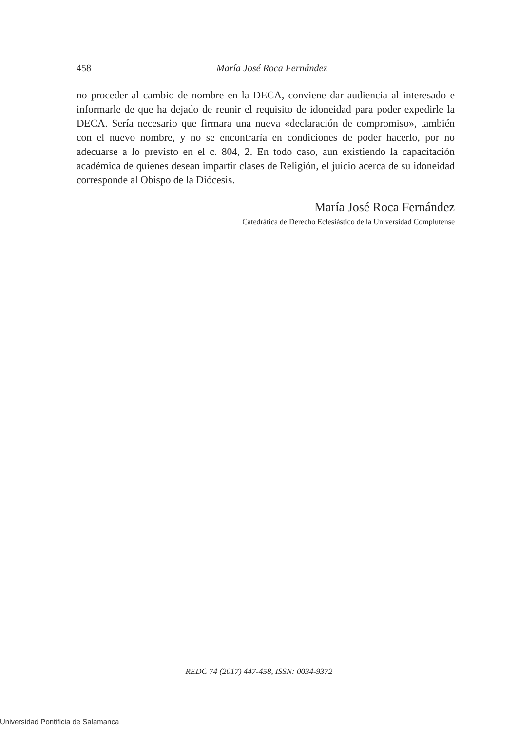458 María José Roca Fernández
no proceder al cambio de nombre en la DECA, conviene dar audiencia al interesado e informarle de que ha dejado de reunir el requisito de idoneidad para poder expedirle la DECA. Sería necesario que firmara una nueva «declaración de compromiso», también con el nuevo nombre, y no se encontraría en condiciones de poder hacerlo, por no adecuarse a lo previsto en el c. 804, 2. En todo caso, aun existiendo la capacitación académica de quienes desean impartir clases de Religión, el juicio acerca de su idoneidad corresponde al Obispo de la Diócesis.
María José Roca Fernández
Catedrática de Derecho Eclesiástico de la Universidad Complutense
REDC 74 (2017) 447-458, ISSN: 0034-9372
Universidad Pontificia de Salamanca